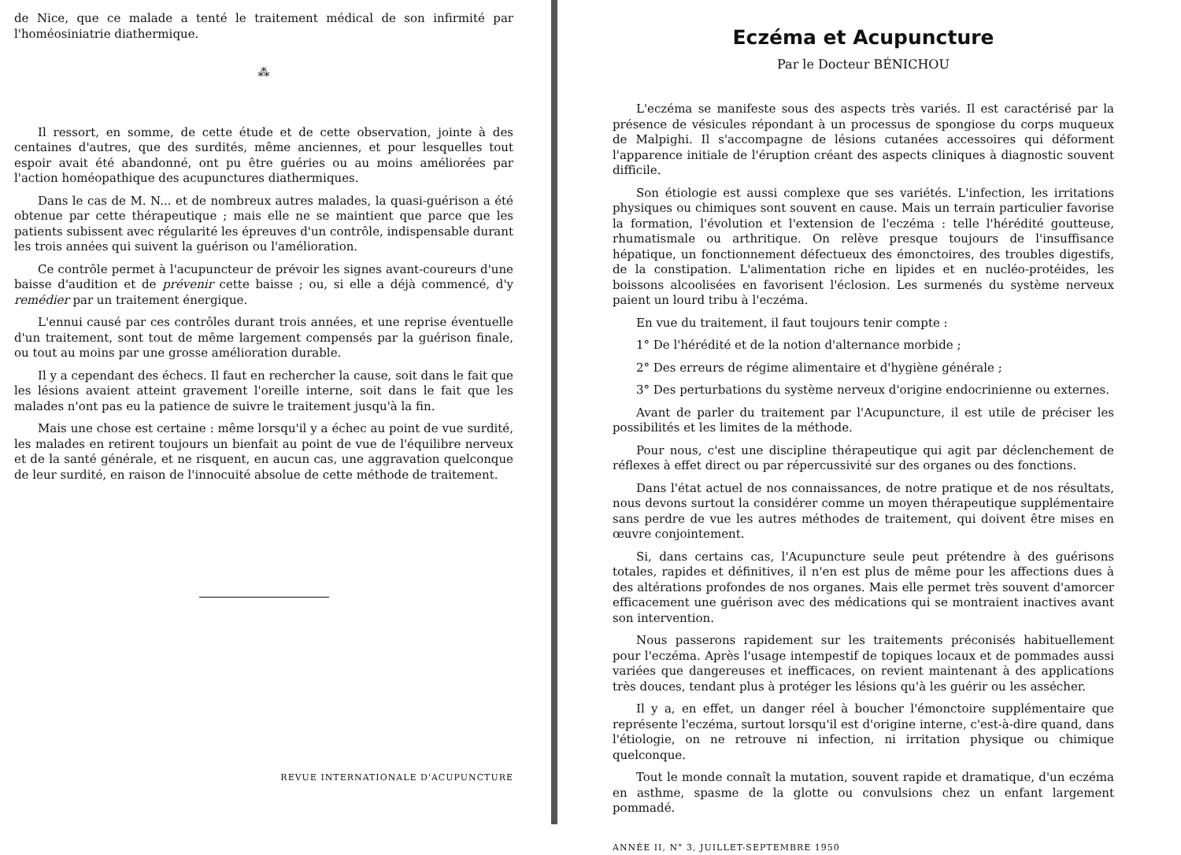de Nice, que ce malade a tenté le traitement médical de son infirmité par l'homéosiniatrie diathermique.
⁂
Il ressort, en somme, de cette étude et de cette observation, jointe à des centaines d'autres, que des surdités, même anciennes, et pour lesquelles tout espoir avait été abandonné, ont pu être guéries ou au moins améliorées par l'action homéopathique des acupunctures diathermiques.
Dans le cas de M. N... et de nombreux autres malades, la quasi-guérison a été obtenue par cette thérapeutique ; mais elle ne se maintient que parce que les patients subissent avec régularité les épreuves d'un contrôle, indispensable durant les trois années qui suivent la guérison ou l'amélioration.
Ce contrôle permet à l'acupuncteur de prévoir les signes avant-coureurs d'une baisse d'audition et de prévenir cette baisse ; ou, si elle a déjà commencé, d'y remédier par un traitement énergique.
L'ennui causé par ces contrôles durant trois années, et une reprise éventuelle d'un traitement, sont tout de même largement compensés par la guérison finale, ou tout au moins par une grosse amélioration durable.
Il y a cependant des échecs. Il faut en rechercher la cause, soit dans le fait que les lésions avaient atteint gravement l'oreille interne, soit dans le fait que les malades n'ont pas eu la patience de suivre le traitement jusqu'à la fin.
Mais une chose est certaine : même lorsqu'il y a échec au point de vue surdité, les malades en retirent toujours un bienfait au point de vue de l'équilibre nerveux et de la santé générale, et ne risquent, en aucun cas, une aggravation quelconque de leur surdité, en raison de l'innocuité absolue de cette méthode de traitement.
REVUE INTERNATIONALE D'ACUPUNCTURE
Eczéma et Acupuncture
Par le Docteur BÉNICHOU
L'eczéma se manifeste sous des aspects très variés. Il est caractérisé par la présence de vésicules répondant à un processus de spongiose du corps muqueux de Malpighi. Il s'accompagne de lésions cutanées accessoires qui déforment l'apparence initiale de l'éruption créant des aspects cliniques à diagnostic souvent difficile.
Son étiologie est aussi complexe que ses variétés. L'infection, les irritations physiques ou chimiques sont souvent en cause. Mais un terrain particulier favorise la formation, l'évolution et l'extension de l'eczéma : telle l'hérédité goutteuse, rhumatismale ou arthritique. On relève presque toujours de l'insuffisance hépatique, un fonctionnement défectueux des émonctoires, des troubles digestifs, de la constipation. L'alimentation riche en lipides et en nucléo-protéides, les boissons alcoolisées en favorisent l'éclosion. Les surmenés du système nerveux paient un lourd tribu à l'eczéma.
En vue du traitement, il faut toujours tenir compte :
1° De l'hérédité et de la notion d'alternance morbide ;
2° Des erreurs de régime alimentaire et d'hygiène générale ;
3° Des perturbations du système nerveux d'origine endocrinienne ou externes.
Avant de parler du traitement par l'Acupuncture, il est utile de préciser les possibilités et les limites de la méthode.
Pour nous, c'est une discipline thérapeutique qui agit par déclenchement de réflexes à effet direct ou par répercussivité sur des organes ou des fonctions.
Dans l'état actuel de nos connaissances, de notre pratique et de nos résultats, nous devons surtout la considérer comme un moyen thérapeutique supplémentaire sans perdre de vue les autres méthodes de traitement, qui doivent être mises en œuvre conjointement.
Si, dans certains cas, l'Acupuncture seule peut prétendre à des guérisons totales, rapides et définitives, il n'en est plus de même pour les affections dues à des altérations profondes de nos organes. Mais elle permet très souvent d'amorcer efficacement une guérison avec des médications qui se montraient inactives avant son intervention.
Nous passerons rapidement sur les traitements préconisés habituellement pour l'eczéma. Après l'usage intempestif de topiques locaux et de pommades aussi variées que dangereuses et inefficaces, on revient maintenant à des applications très douces, tendant plus à protéger les lésions qu'à les guérir ou les assécher.
Il y a, en effet, un danger réel à boucher l'émonctoire supplémentaire que représente l'eczéma, surtout lorsqu'il est d'origine interne, c'est-à-dire quand, dans l'étiologie, on ne retrouve ni infection, ni irritation physique ou chimique quelconque.
Tout le monde connaît la mutation, souvent rapide et dramatique, d'un eczéma en asthme, spasme de la glotte ou convulsions chez un enfant largement pommadé.
ANNÉE II, N° 3, JUILLET-SEPTEMBRE 1950